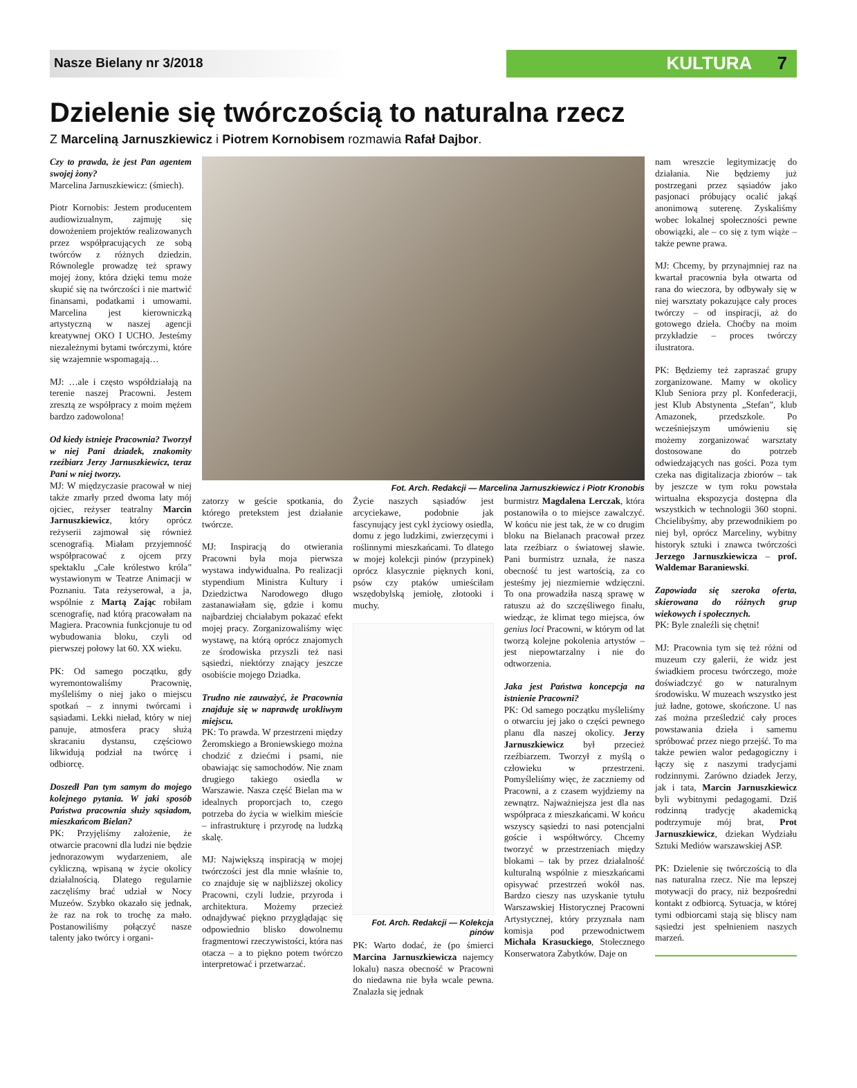Nasze Bielany nr 3/2018
KULTURA 7
Dzielenie się twórczością to naturalna rzecz
Z Marceliną Jarnuszkiewicz i Piotrem Kornobisem rozmawia Rafał Dajbor.
Czy to prawda, że jest Pan agentem swojej żony?
Marcelina Jarnuszkiewicz: (śmiech).
Piotr Kornobis: Jestem producentem audiowizualnym, zajmuję się dowożeniem projektów realizowanych przez współpracujących ze sobą twórców z różnych dziedzin. Równolegle prowadzę też sprawy mojej żony, która dzięki temu może skupić się na twórczości i nie martwić finansami, podatkami i umowami. Marcelina jest kierowniczką artystyczną w naszej agencji kreatywnej OKO I UCHO. Jesteśmy niezależnymi bytami twórczymi, które się wzajemnie wspomagają…
MJ: …ale i często współdziałają na terenie naszej Pracowni. Jestem zresztą ze współpracy z moim mężem bardzo zadowolona!
Od kiedy istnieje Pracownia? Tworzył w niej Pani dziadek, znakomity rzeźbiarz Jerzy Jarnuszkiewicz, teraz Pani w niej tworzy.
MJ: W międzyczasie pracował w niej także zmarły przed dwoma laty mój ojciec, reżyser teatralny Marcin Jarnuszkiewicz, który oprócz reżyserii zajmował się również scenografią. Miałam przyjemność współpracować z ojcem przy spektaklu „Całe królestwo króla” wystawionym w Teatrze Animacji w Poznaniu. Tata reżyserował, a ja, wspólnie z Martą Zając robiłam scenografię, nad którą pracowałam na Magiera. Pracownia funkcjonuje tu od wybudowania bloku, czyli od pierwszej połowy lat 60. XX wieku.
PK: Od samego początku, gdy wyremontowaliśmy Pracownię, myśleliśmy o niej jako o miejscu spotkań – z innymi twórcami i sąsiadami. Lekki nieład, który w niej panuje, atmosfera pracy służą skracaniu dystansu, częściowo likwidują podział na twórcę i odbiorcę.
Doszedł Pan tym samym do mojego kolejnego pytania. W jaki sposób Państwa pracownia służy sąsiadom, mieszkańcom Bielan?
PK: Przyjęliśmy założenie, że otwarcie pracowni dla ludzi nie będzie jednorazowym wydarzeniem, ale cykliczną, wpisaną w życie okolicy działalnością. Dlatego regularnie zaczęliśmy brać udział w Nocy Muzeów. Szybko okazało się jednak, że raz na rok to trochę za mało. Postanowiliśmy połączyć nasze talenty jako twórcy i organi-
Fot. Arch. Redakcji — Marcelina Jarnuszkiewicz i Piotr Kronobis
zatorzy w geście spotkania, do którego pretekstem jest działanie twórcze.
MJ: Inspiracją do otwierania Pracowni była moja pierwsza wystawa indywidualna. Po realizacji stypendium Ministra Kultury i Dziedzictwa Narodowego długo zastanawiałam się, gdzie i komu najbardziej chciałabym pokazać efekt mojej pracy. Zorganizowaliśmy więc wystawę, na którą oprócz znajomych ze środowiska przyszli też nasi sąsiedzi, niektórzy znający jeszcze osobiście mojego Dziadka.
Trudno nie zauważyć, że Pracownia znajduje się w naprawdę urokliwym miejscu.
PK: To prawda. W przestrzeni między Żeromskiego a Broniewskiego można chodzić z dziećmi i psami, nie obawiając się samochodów. Nie znam drugiego takiego osiedla w Warszawie. Nasza część Bielan ma w idealnych proporcjach to, czego potrzeba do życia w wielkim mieście – infrastrukturę i przyrodę na ludzką skalę.
MJ: Największą inspiracją w mojej twórczości jest dla mnie właśnie to, co znajduje się w najbliższej okolicy Pracowni, czyli ludzie, przyroda i architektura. Możemy przecież odnajdywać piękno przyglądając się odpowiednio blisko dowolnemu fragmentowi rzeczywistości, która nas otacza – a to piękno potem twórczo interpretować i przetwarzać.
Życie naszych sąsiadów jest arcyciekawe, podobnie jak fascynujący jest cykl życiowy osiedla, domu z jego ludzkimi, zwierzęcymi i roślinnymi mieszkańcami. To dlatego w mojej kolekcji pinów (przypinek) oprócz klasycznie pięknych koni, psów czy ptaków umieściłam wszędobylską jemiołę, złotooki i muchy.
Fot. Arch. Redakcji — Kolekcja pinów
PK: Warto dodać, że (po śmierci Marcina Jarnuszkiewicza najemcy lokalu) nasza obecność w Pracowni do niedawna nie była wcale pewna. Znalazła się jednak
burmistrz Magdalena Lerczak, która postanowiła o to miejsce zawalczyć. W końcu nie jest tak, że w co drugim bloku na Bielanach pracował przez lata rzeźbiarz o światowej sławie. Pani burmistrz uznała, że nasza obecność tu jest wartością, za co jesteśmy jej niezmiernie wdzięczni. To ona prowadziła naszą sprawę w ratuszu aż do szczęśliwego finału, wiedząc, że klimat tego miejsca, ów genius loci Pracowni, w którym od lat tworzą kolejne pokolenia artystów – jest niepowtarzalny i nie do odtworzenia.
Jaka jest Państwa koncepcja na istnienie Pracowni?
PK: Od samego początku myśleliśmy o otwarciu jej jako o części pewnego planu dla naszej okolicy. Jerzy Jarnuszkiewicz był przecież rzeźbiarzem. Tworzył z myślą o człowieku w przestrzeni. Pomyśleliśmy więc, że zaczniemy od Pracowni, a z czasem wyjdziemy na zewnątrz. Najważniejsza jest dla nas współpraca z mieszkańcami. W końcu wszyscy sąsiedzi to nasi potencjalni goście i współtwórcy. Chcemy tworzyć w przestrzeniach między blokami – tak by przez działalność kulturalną wspólnie z mieszkańcami opisywać przestrzeń wokół nas. Bardzo cieszy nas uzyskanie tytułu Warszawskiej Historycznej Pracowni Artystycznej, który przyznała nam komisja pod przewodnictwem Michała Krasuckiego, Stołecznego Konserwatora Zabytków. Daje on
nam wreszcie legitymizację do działania. Nie będziemy już postrzegani przez sąsiadów jako pasjonaci próbujący ocalić jakąś anonimową suterenę. Zyskaliśmy wobec lokalnej społeczności pewne obowiązki, ale – co się z tym wiąże – także pewne prawa.
MJ: Chcemy, by przynajmniej raz na kwartał pracownia była otwarta od rana do wieczora, by odbywały się w niej warsztaty pokazujące cały proces twórczy – od inspiracji, aż do gotowego dzieła. Choćby na moim przykładzie – proces twórczy ilustratora.
PK: Będziemy też zapraszać grupy zorganizowane. Mamy w okolicy Klub Seniora przy pl. Konfederacji, jest Klub Abstynenta „Stefan”, klub Amazonek, przedszkole. Po wcześniejszym umówieniu się możemy zorganizować warsztaty dostosowane do potrzeb odwiedzających nas gości. Poza tym czeka nas digitalizacja zbiorów – tak by jeszcze w tym roku powstała wirtualna ekspozycja dostępna dla wszystkich w technologii 360 stopni. Chcielibyśmy, aby przewodnikiem po niej był, oprócz Marceliny, wybitny historyk sztuki i znawca twórczości Jerzego Jarnuszkiewicza – prof. Waldemar Baraniewski.
Zapowiada się szeroka oferta, skierowana do różnych grup wiekowych i społecznych.
PK: Byle znaleźli się chętni!
MJ: Pracownia tym się też różni od muzeum czy galerii, że widz jest świadkiem procesu twórczego, może doświadczyć go w naturalnym środowisku. W muzeach wszystko jest już ładne, gotowe, skończone. U nas zaś można prześledzić cały proces powstawania dzieła i samemu spróbować przez niego przejść. To ma także pewien walor pedagogiczny i łączy się z naszymi tradycjami rodzinnymi. Zarówno dziadek Jerzy, jak i tata, Marcin Jarnuszkiewicz byli wybitnymi pedagogami. Dziś rodzinną tradycję akademicką podtrzymuje mój brat, Prot Jarnuszkiewicz, dziekan Wydziału Sztuki Mediów warszawskiej ASP.
PK: Dzielenie się twórczością to dla nas naturalna rzecz. Nie ma lepszej motywacji do pracy, niż bezpośredni kontakt z odbiorcą. Sytuacja, w której tymi odbiorcami stają się bliscy nam sąsiedzi jest spełnieniem naszych marzeń.